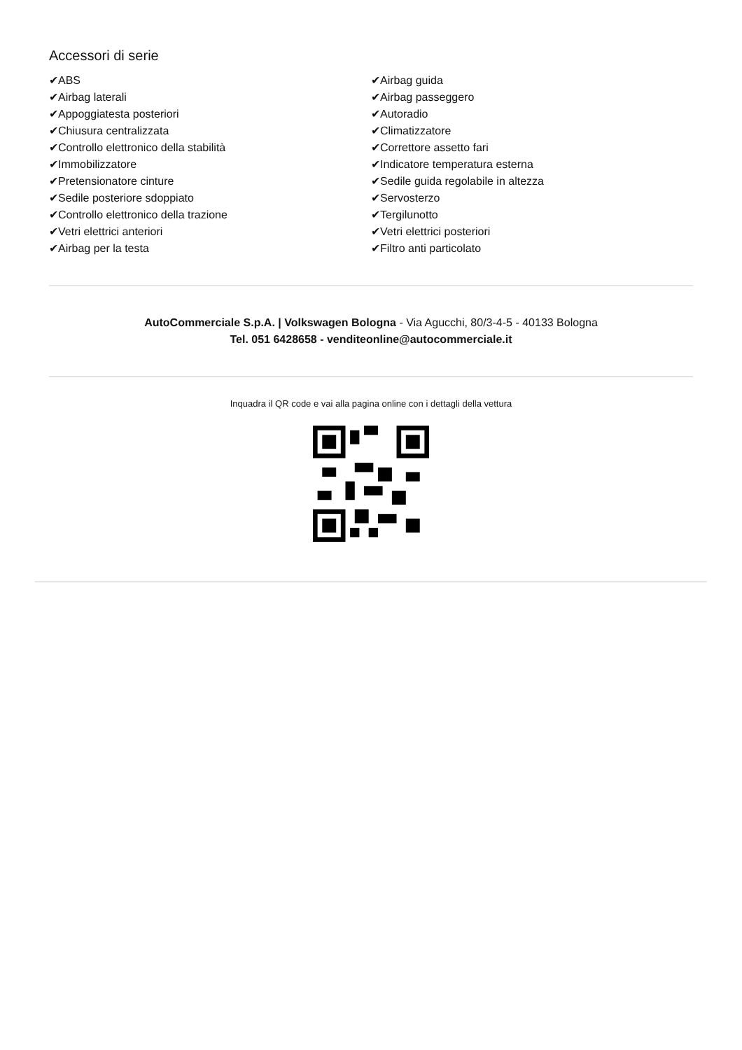Accessori di serie
✔ABS
✔Airbag laterali
✔Appoggiatesta posteriori
✔Chiusura centralizzata
✔Controllo elettronico della stabilità
✔Immobilizzatore
✔Pretensionatore cinture
✔Sedile posteriore sdoppiato
✔Controllo elettronico della trazione
✔Vetri elettrici anteriori
✔Airbag per la testa
✔Airbag guida
✔Airbag passeggero
✔Autoradio
✔Climatizzatore
✔Correttore assetto fari
✔Indicatore temperatura esterna
✔Sedile guida regolabile in altezza
✔Servosterzo
✔Tergilunotto
✔Vetri elettrici posteriori
✔Filtro anti particolato
AutoCommerciale S.p.A. | Volkswagen Bologna - Via Agucchi, 80/3-4-5 - 40133 Bologna
Tel. 051 6428658 - venditeonline@autocommerciale.it
Inquadra il QR code e vai alla pagina online con i dettagli della vettura